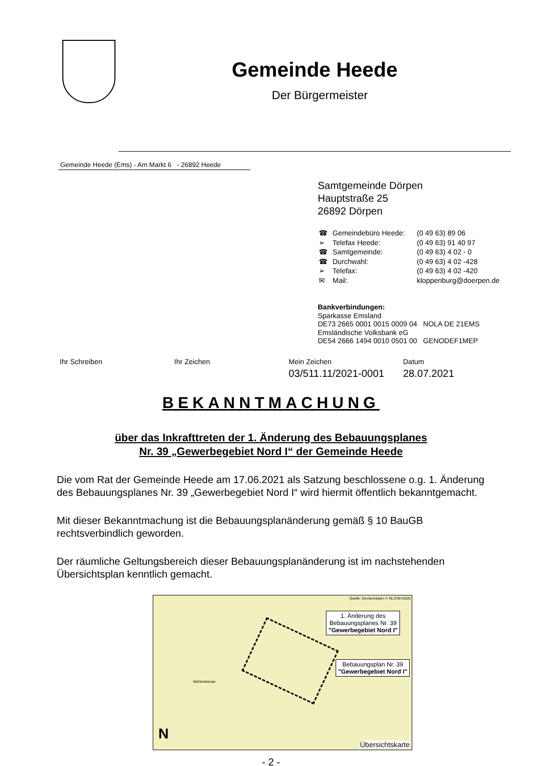Gemeinde Heede
Der Bürgermeister
Gemeinde Heede (Ems) - Am Markt 6 - 26892 Heede
Samtgemeinde Dörpen
Hauptstraße 25
26892 Dörpen
| ☎ | Gemeindebüro Heede: | (0 49 63) 89 06 |
| ➢ | Telefax Heede: | (0 49 63) 91 40 97 |
| ☎ | Samtgemeinde: | (0 49 63) 4 02 - 0 |
| ☎ | Durchwahl: | (0 49 63) 4 02 -428 |
| ➢ | Telefax: | (0 49 63) 4 02 -420 |
| ✉ | Mail: | kloppenburg@doerpen.de |
Bankverbindungen:
Sparkasse Emsland
DE73 2665 0001 0015 0009 04 NOLA DE 21EMS
Emsländische Volksbank eG
DE54 2666 1494 0010 0501 00 GENODEF1MEP
Ihr Schreiben Ihr Zeichen Mein Zeichen
03/511.11/2021-0001
Datum
28.07.2021
BEKANNTMACHUNG
über das Inkrafttreten der 1. Änderung des Bebauungsplanes
Nr. 39 „Gewerbegebiet Nord I“ der Gemeinde Heede
Die vom Rat der Gemeinde Heede am 17.06.2021 als Satzung beschlossene o.g. 1. Änderung des Bebauungsplanes Nr. 39 „Gewerbegebiet Nord I“ wird hiermit öffentlich bekanntgemacht.
Mit dieser Bekanntmachung ist die Bebauungsplanänderung gemäß § 10 BauGB rechtsverbindlich geworden.
Der räumliche Geltungsbereich dieser Bebauungsplanänderung ist im nachstehenden Übersichtsplan kenntlich gemacht.
Quelle: Geofachdaten © NLSTBV2020
1. Änderung des
Bebauungsplanes Nr. 39
"Gewerbegebiet Nord I"
Bebauungsplan Nr. 39
"Gewerbegebiet Nord I"
Mühlenkampe
N
Übersichtskarte
- 2 -